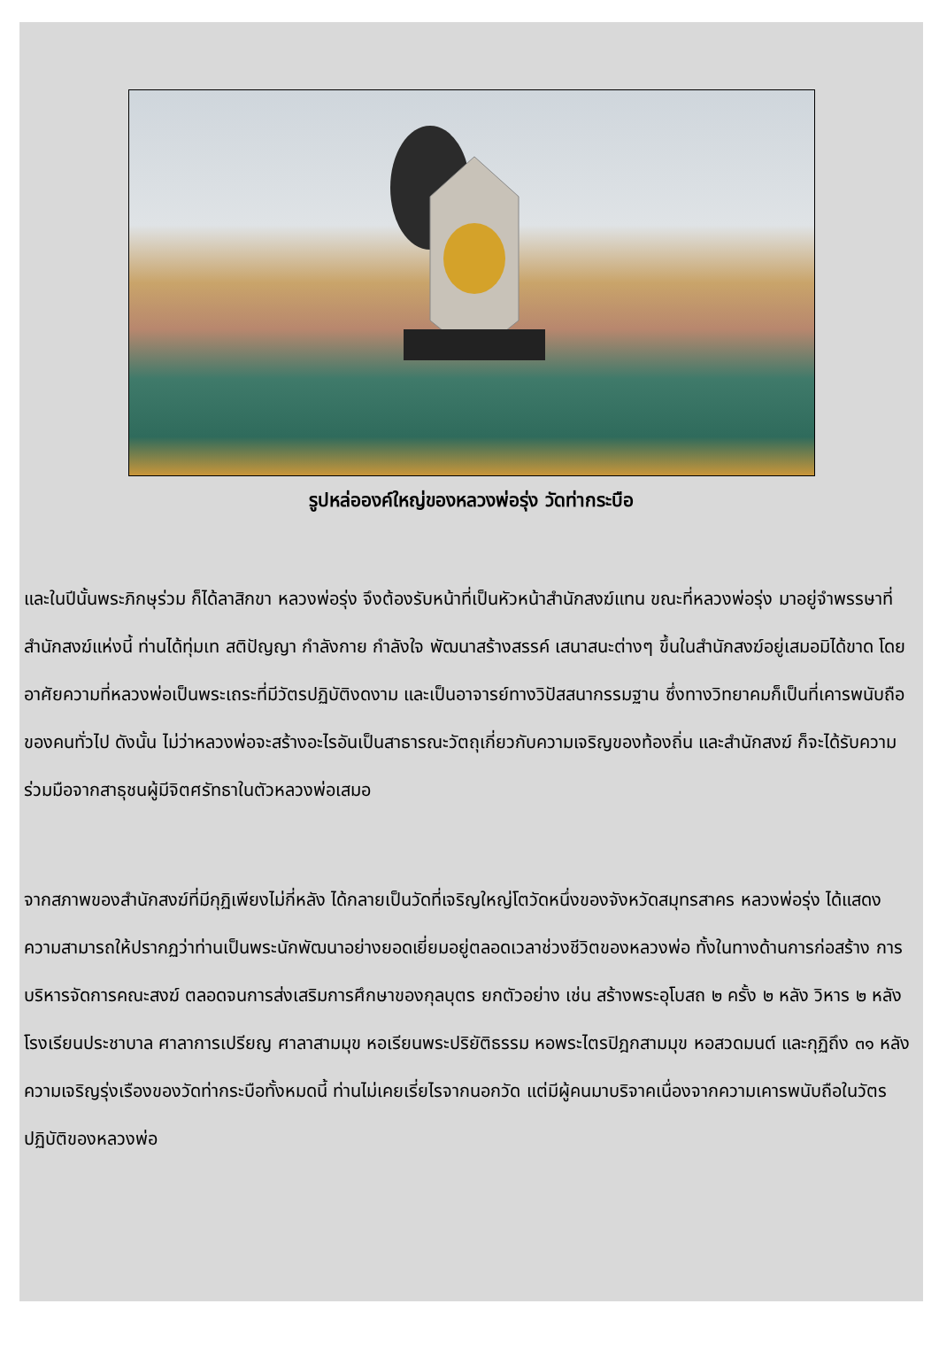รูปหล่อองค์ใหญ่ของหลวงพ่อรุ่ง วัดท่ากระบือ
และในปีนั้นพระภิกษุร่วม ก็ได้ลาสิกขา หลวงพ่อรุ่ง จึงต้องรับหน้าที่เป็นหัวหน้าสำนักสงฆ์แทน ขณะที่หลวงพ่อรุ่ง มาอยู่จำพรรษาที่สำนักสงฆ์แห่งนี้ ท่านได้ทุ่มเท สติปัญญา กำลังกาย กำลังใจ พัฒนาสร้างสรรค์ เสนาสนะต่างๆ ขึ้นในสำนักสงฆ์อยู่เสมอมิได้ขาด โดยอาศัยความที่หลวงพ่อเป็นพระเถระที่มีวัตรปฏิบัติงดงาม และเป็นอาจารย์ทางวิปัสสนากรรมฐาน ซึ่งทางวิทยาคมก็เป็นที่เคารพนับถือของคนทั่วไป ดังนั้น ไม่ว่าหลวงพ่อจะสร้างอะไรอันเป็นสาธารณะวัตถุเกี่ยวกับความเจริญของท้องถิ่น และสำนักสงฆ์ ก็จะได้รับความร่วมมือจากสาธุชนผู้มีจิตศรัทธาในตัวหลวงพ่อเสมอ
จากสภาพของสำนักสงฆ์ที่มีกุฏิเพียงไม่กี่หลัง ได้กลายเป็นวัดที่เจริญใหญ่โตวัดหนึ่งของจังหวัดสมุทรสาคร หลวงพ่อรุ่ง ได้แสดงความสามารถให้ปรากฏว่าท่านเป็นพระนักพัฒนาอย่างยอดเยี่ยมอยู่ตลอดเวลาช่วงชีวิตของหลวงพ่อ ทั้งในทางด้านการก่อสร้าง การบริหารจัดการคณะสงฆ์ ตลอดจนการส่งเสริมการศึกษาของกุลบุตร ยกตัวอย่าง เช่น สร้างพระอุโบสถ ๒ ครั้ง ๒ หลัง วิหาร ๒ หลัง โรงเรียนประชาบาล ศาลาการเปรียญ ศาลาสามมุข หอเรียนพระปริยัติธรรม หอพระไตรปิฎกสามมุข หอสวดมนต์ และกุฏิถึง ๓๑ หลัง ความเจริญรุ่งเรืองของวัดท่ากระบือทั้งหมดนี้ ท่านไม่เคยเรี่ยไรจากนอกวัด แต่มีผู้คนมาบริจาคเนื่องจากความเคารพนับถือในวัตรปฏิบัติของหลวงพ่อ